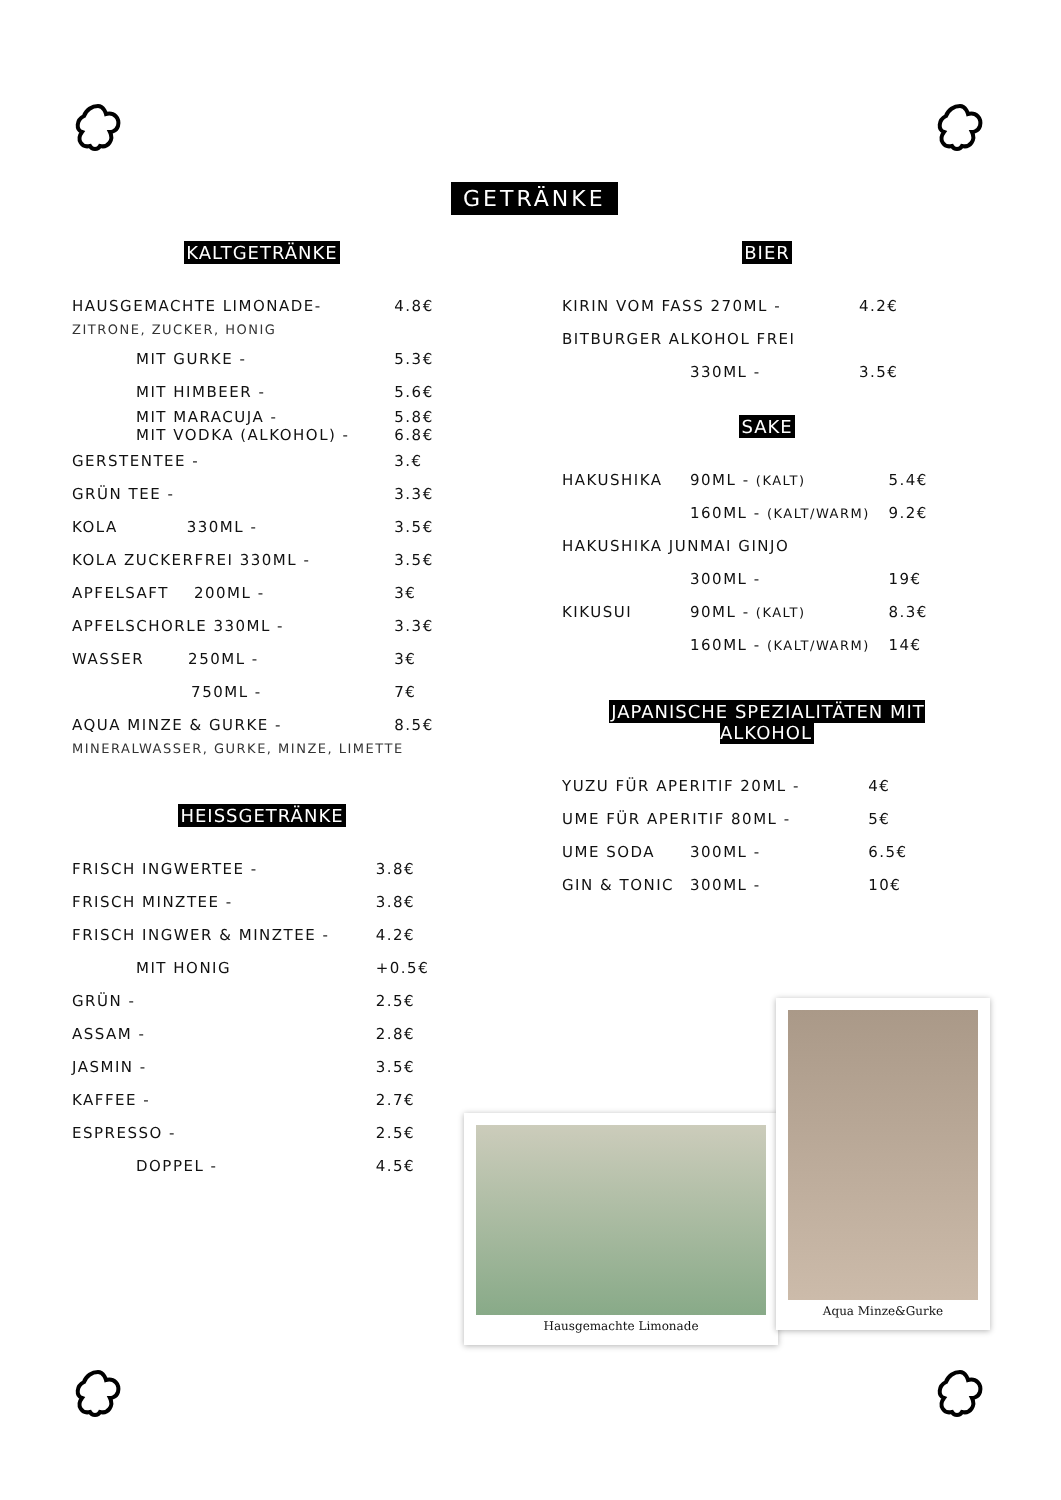GETRÄNKE
KALTGETRÄNKE
| HAUSGEMACHTE LIMONADE- | | 4.8€ |
| ZITRONE, ZUCKER, HONIG | | |
| | MIT GURKE - | 5.3€ |
| | MIT HIMBEER - | 5.6€ |
| | MIT MARACUJA - MIT VODKA (ALKOHOL) - | 5.8€ 6.8€ |
| GERSTENTEE - | | 3.€ |
| GRÜN TEE - | | 3.3€ |
| KOLA 330ML - | | 3.5€ |
| KOLA ZUCKERFREI 330ML - | | 3.5€ |
| APFELSAFT 200ML - | | 3€ |
| APFELSCHORLE 330ML - | | 3.3€ |
| WASSER 250ML - | | 3€ |
| 750ML - | | 7€ |
| AQUA MINZE & GURKE - | | 8.5€ |
| MINERALWASSER, GURKE, MINZE, LIMETTE | | |
HEISSGETRÄNKE
| FRISCH INGWERTEE - | | 3.8€ |
| FRISCH MINZTEE - | | 3.8€ |
| FRISCH INGWER & MINZTEE - | | 4.2€ |
| | MIT HONIG | +0.5€ |
| GRÜN - | | 2.5€ |
| ASSAM - | | 2.8€ |
| JASMIN - | | 3.5€ |
| KAFFEE - | | 2.7€ |
| ESPRESSO - | | 2.5€ |
| | DOPPEL - | 4.5€ |
BIER
| KIRIN VOM FASS 270ML - | | 4.2€ |
| BITBURGER ALKOHOL FREI | | |
| | 330ML - | 3.5€ |
SAKE
| HAKUSHIKA | 90ML - (KALT) | 5.4€ |
| | 160ML - (KALT/WARM) | 9.2€ |
| HAKUSHIKA JUNMAI GINJO | | |
| | 300ML - | 19€ |
| KIKUSUI | 90ML - (KALT) | 8.3€ |
| | 160ML - (KALT/WARM) | 14€ |
JAPANISCHE SPEZIALITÄTEN MIT ALKOHOL
| YUZU FÜR APERITIF 20ML - | | 4€ |
| UME FÜR APERITIF 80ML - | | 5€ |
| UME SODA | 300ML - | 6.5€ |
| GIN & TONIC | 300ML - | 10€ |
Hausgemachte Limonade
Aqua Minze&Gurke